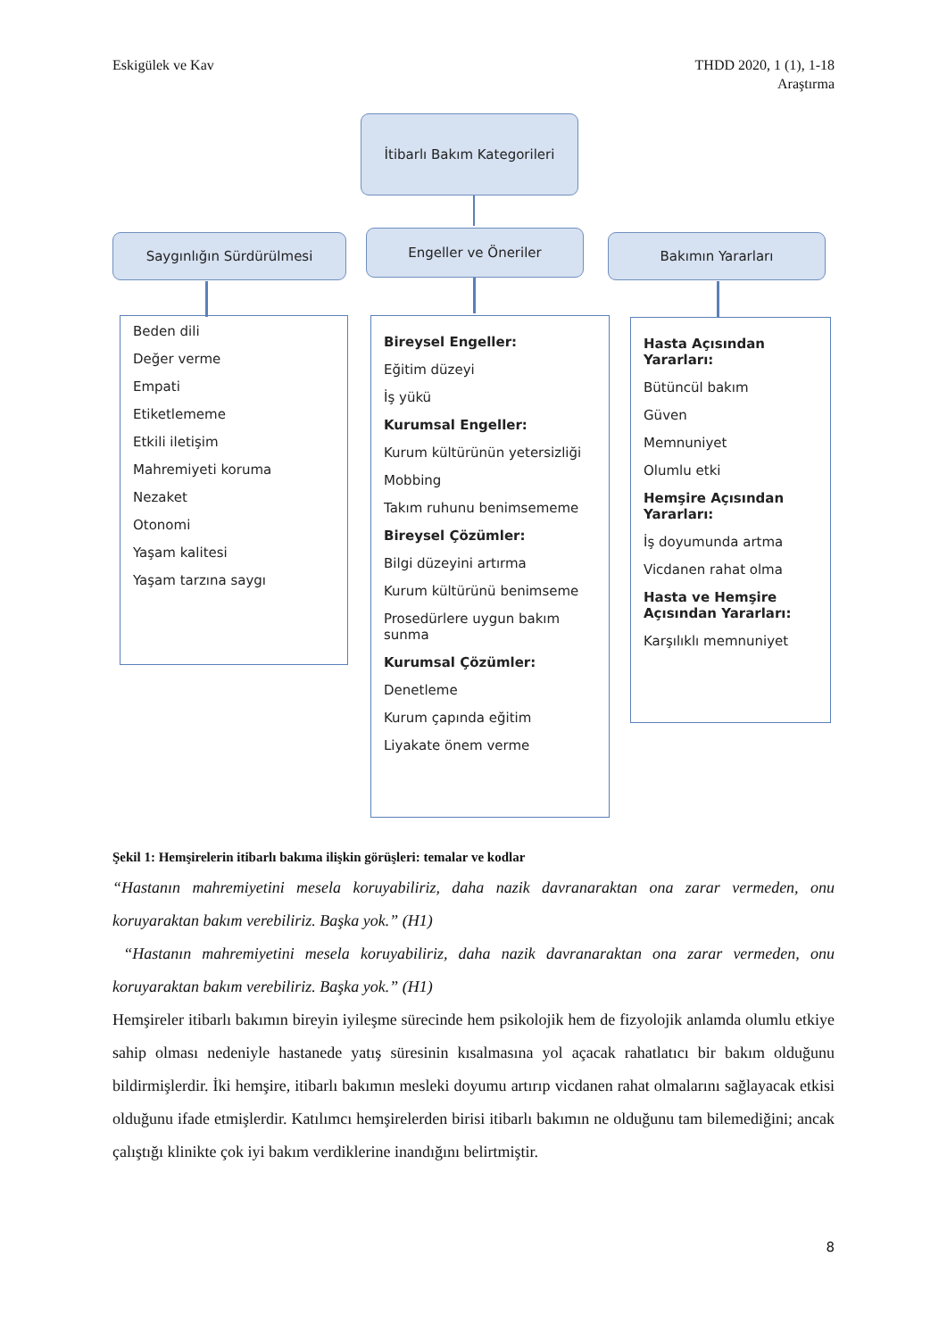Eskigülek ve Kav THDD 2020, 1 (1), 1-18
Araştırma
İtibarlı Bakım Kategorileri
Saygınlığın Sürdürülmesi Engeller ve Öneriler Bakımın Yararları
Beden dili
Değer verme
Empati
Etiketlememe
Etkili iletişim
Mahremiyeti koruma
Nezaket
Otonomi
Yaşam kalitesi
Yaşam tarzına saygı
Bireysel Engeller:
Eğitim düzeyi
İş yükü
Kurumsal Engeller:
Kurum kültürünün yetersizliği
Mobbing
Takım ruhunu benimsememe
Bireysel Çözümler:
Bilgi düzeyini artırma
Kurum kültürünü benimseme
Prosedürlere uygun bakım sunma
Kurumsal Çözümler:
Denetleme
Kurum çapında eğitim
Liyakate önem verme
Hasta Açısından Yararları:
Bütüncül bakım
Güven
Memnuniyet
Olumlu etki
Hemşire Açısından Yararları:
İş doyumunda artma
Vicdanen rahat olma
Hasta ve Hemşire Açısından Yararları:
Karşılıklı memnuniyet
Şekil 1: Hemşirelerin itibarlı bakıma ilişkin görüşleri: temalar ve kodlar
“Hastanın mahremiyetini mesela koruyabiliriz, daha nazik davranaraktan ona zarar vermeden, onu koruyaraktan bakım verebiliriz. Başka yok.” (H1)
“Hastanın mahremiyetini mesela koruyabiliriz, daha nazik davranaraktan ona zarar vermeden, onu koruyaraktan bakım verebiliriz. Başka yok.” (H1)
Hemşireler itibarlı bakımın bireyin iyileşme sürecinde hem psikolojik hem de fizyolojik anlamda olumlu etkiye sahip olması nedeniyle hastanede yatış süresinin kısalmasına yol açacak rahatlatıcı bir bakım olduğunu bildirmişlerdir. İki hemşire, itibarlı bakımın mesleki doyumu artırıp vicdanen rahat olmalarını sağlayacak etkisi olduğunu ifade etmişlerdir. Katılımcı hemşirelerden birisi itibarlı bakımın ne olduğunu tam bilemediğini; ancak çalıştığı klinikte çok iyi bakım verdiklerine inandığını belirtmiştir.
8